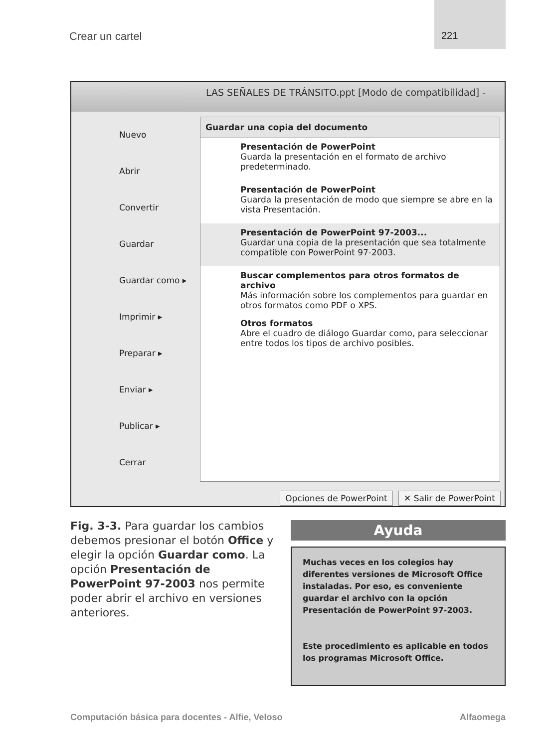Crear un cartel
221
LAS SEÑALES DE TRÁNSITO.ppt [Modo de compatibilidad] -
Nuevo
Abrir
Convertir
Guardar
Guardar como ▸
Imprimir ▸
Preparar ▸
Enviar ▸
Publicar ▸
Cerrar
Guardar una copia del documento
Presentación de PowerPoint
Guarda la presentación en el formato de archivo predeterminado.
Presentación de PowerPoint
Guarda la presentación de modo que siempre se abre en la vista Presentación.
Presentación de PowerPoint 97-2003...
Guardar una copia de la presentación que sea totalmente compatible con PowerPoint 97-2003.
Buscar complementos para otros formatos de archivo
Más información sobre los complementos para guardar en otros formatos como PDF o XPS.
Otros formatos
Abre el cuadro de diálogo Guardar como, para seleccionar entre todos los tipos de archivo posibles.
Opciones de PowerPoint ✕ Salir de PowerPoint
Fig. 3-3. Para guardar los cambios debemos presionar el botón Office y elegir la opción Guardar como. La opción Presentación de PowerPoint 97-2003 nos permite poder abrir el archivo en versiones anteriores.
Ayuda
Muchas veces en los colegios hay diferentes versiones de Microsoft Office instaladas. Por eso, es conveniente guardar el archivo con la opción Presentación de PowerPoint 97-2003.
Este procedimiento es aplicable en todos los programas Microsoft Office.
Computación básica para docentes - Alfie, Veloso Alfaomega